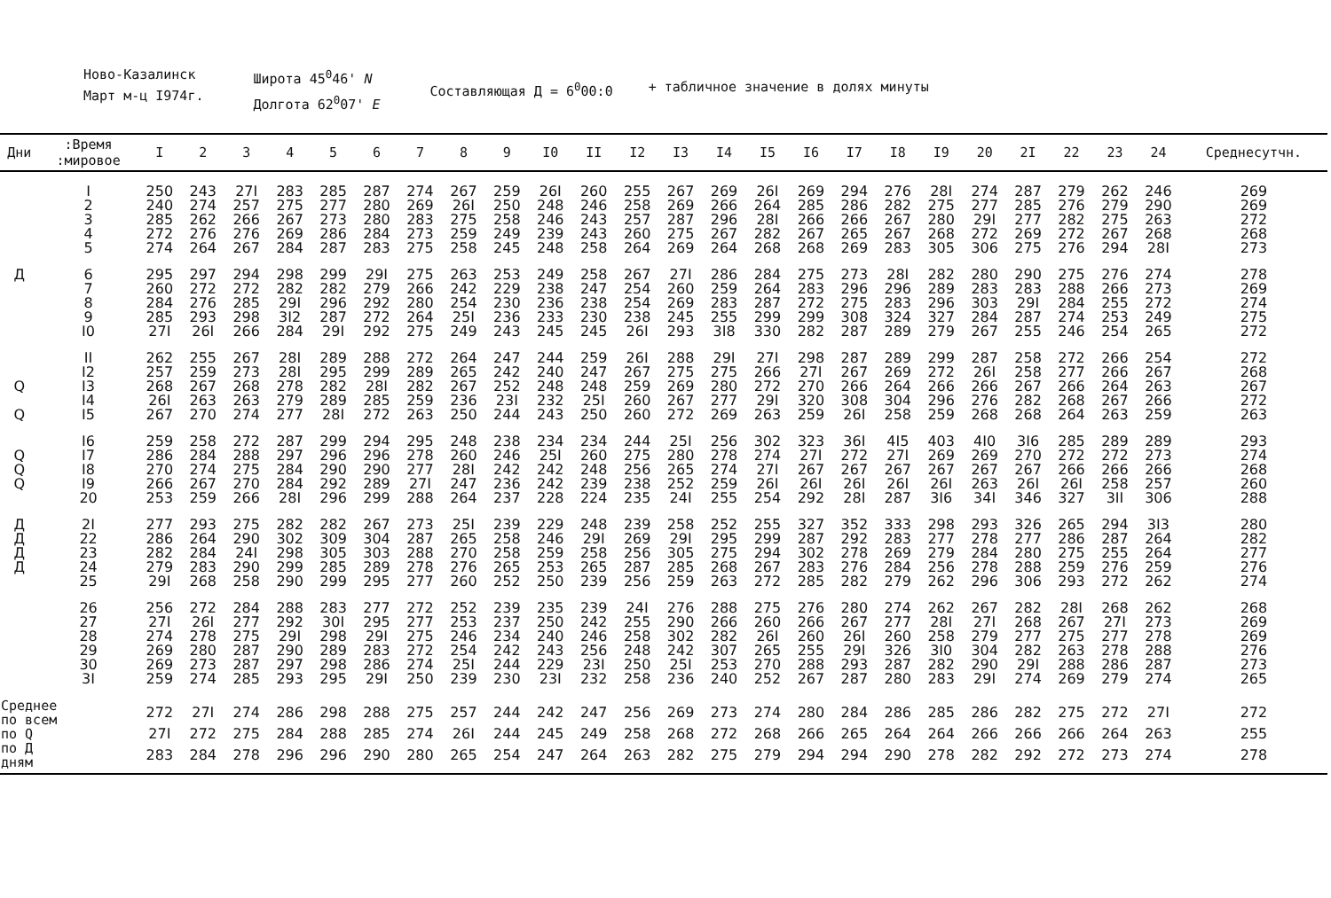Ново-Казалинск
Март м-ц I974г.
Широта 45<sup>0</sup>46' N
Долгота 62<sup>0</sup>07' E
Составляющая Д = 6<sup>0</sup>00:0 + табличное значение в долях минуты
| Дни | :Время :мировое | I | 2 | 3 | 4 | 5 | 6 | 7 | 8 | 9 | I0 | II | I2 | I3 | I4 | I5 | I6 | I7 | I8 | I9 | 20 | 2I | 22 | 23 | 24 | Среднесутчн. |
| --- | --- | --- | --- | --- | --- | --- | --- | --- | --- | --- | --- | --- | --- | --- | --- | --- | --- | --- | --- | --- | --- | --- | --- | --- | --- | --- |
| | I | 250 | 243 | 27I | 283 | 285 | 287 | 274 | 267 | 259 | 26I | 260 | 255 | 267 | 269 | 26I | 269 | 294 | 276 | 28I | 274 | 287 | 279 | 262 | 246 | 269 |
| | 2 | 240 | 274 | 257 | 275 | 277 | 280 | 269 | 26I | 250 | 248 | 246 | 258 | 269 | 266 | 264 | 285 | 286 | 282 | 275 | 277 | 285 | 276 | 279 | 290 | 269 |
| | 3 | 285 | 262 | 266 | 267 | 273 | 280 | 283 | 275 | 258 | 246 | 243 | 257 | 287 | 296 | 28I | 266 | 266 | 267 | 280 | 29I | 277 | 282 | 275 | 263 | 272 |
| | 4 | 272 | 276 | 276 | 269 | 286 | 284 | 273 | 259 | 249 | 239 | 243 | 260 | 275 | 267 | 282 | 267 | 265 | 267 | 268 | 272 | 269 | 272 | 267 | 268 | 268 |
| | 5 | 274 | 264 | 267 | 284 | 287 | 283 | 275 | 258 | 245 | 248 | 258 | 264 | 269 | 264 | 268 | 268 | 269 | 283 | 305 | 306 | 275 | 276 | 294 | 28I | 273 |
| Д | 6 | 295 | 297 | 294 | 298 | 299 | 29I | 275 | 263 | 253 | 249 | 258 | 267 | 27I | 286 | 284 | 275 | 273 | 28I | 282 | 280 | 290 | 275 | 276 | 274 | 278 |
| | 7 | 260 | 272 | 272 | 282 | 282 | 279 | 266 | 242 | 229 | 238 | 247 | 254 | 260 | 259 | 264 | 283 | 296 | 296 | 289 | 283 | 283 | 288 | 266 | 273 | 269 |
| | 8 | 284 | 276 | 285 | 29I | 296 | 292 | 280 | 254 | 230 | 236 | 238 | 254 | 269 | 283 | 287 | 272 | 275 | 283 | 296 | 303 | 29I | 284 | 255 | 272 | 274 |
| | 9 | 285 | 293 | 298 | 3I2 | 287 | 272 | 264 | 25I | 236 | 233 | 230 | 238 | 245 | 255 | 299 | 299 | 308 | 324 | 327 | 284 | 287 | 274 | 253 | 249 | 275 |
| | I0 | 27I | 26I | 266 | 284 | 29I | 292 | 275 | 249 | 243 | 245 | 245 | 26I | 293 | 3I8 | 330 | 282 | 287 | 289 | 279 | 267 | 255 | 246 | 254 | 265 | 272 |
| | II | 262 | 255 | 267 | 28I | 289 | 288 | 272 | 264 | 247 | 244 | 259 | 26I | 288 | 29I | 27I | 298 | 287 | 289 | 299 | 287 | 258 | 272 | 266 | 254 | 272 |
| | I2 | 257 | 259 | 273 | 28I | 295 | 299 | 289 | 265 | 242 | 240 | 247 | 267 | 275 | 275 | 266 | 27I | 267 | 269 | 272 | 26I | 258 | 277 | 266 | 267 | 268 |
| Q | I3 | 268 | 267 | 268 | 278 | 282 | 28I | 282 | 267 | 252 | 248 | 248 | 259 | 269 | 280 | 272 | 270 | 266 | 264 | 266 | 266 | 267 | 266 | 264 | 263 | 267 |
| | I4 | 26I | 263 | 263 | 279 | 289 | 285 | 259 | 236 | 23I | 232 | 25I | 260 | 267 | 277 | 29I | 320 | 308 | 304 | 296 | 276 | 282 | 268 | 267 | 266 | 272 |
| Q | I5 | 267 | 270 | 274 | 277 | 28I | 272 | 263 | 250 | 244 | 243 | 250 | 260 | 272 | 269 | 263 | 259 | 26I | 258 | 259 | 268 | 268 | 264 | 263 | 259 | 263 |
| | I6 | 259 | 258 | 272 | 287 | 299 | 294 | 295 | 248 | 238 | 234 | 234 | 244 | 25I | 256 | 302 | 323 | 36I | 4I5 | 403 | 4I0 | 3I6 | 285 | 289 | 289 | 293 |
| Q | I7 | 286 | 284 | 288 | 297 | 296 | 296 | 278 | 260 | 246 | 25I | 260 | 275 | 280 | 278 | 274 | 27I | 272 | 27I | 269 | 269 | 270 | 272 | 272 | 273 | 274 |
| Q | I8 | 270 | 274 | 275 | 284 | 290 | 290 | 277 | 28I | 242 | 242 | 248 | 256 | 265 | 274 | 27I | 267 | 267 | 267 | 267 | 267 | 267 | 266 | 266 | 266 | 268 |
| Q | I9 | 266 | 267 | 270 | 284 | 292 | 289 | 27I | 247 | 236 | 242 | 239 | 238 | 252 | 259 | 26I | 26I | 26I | 26I | 26I | 263 | 26I | 26I | 258 | 257 | 260 |
| | 20 | 253 | 259 | 266 | 28I | 296 | 299 | 288 | 264 | 237 | 228 | 224 | 235 | 24I | 255 | 254 | 292 | 28I | 287 | 3I6 | 34I | 346 | 327 | 3II | 306 | 288 |
| Д | 2I | 277 | 293 | 275 | 282 | 282 | 267 | 273 | 25I | 239 | 229 | 248 | 239 | 258 | 252 | 255 | 327 | 352 | 333 | 298 | 293 | 326 | 265 | 294 | 3I3 | 280 |
| Д | 22 | 286 | 264 | 290 | 302 | 309 | 304 | 287 | 265 | 258 | 246 | 29I | 269 | 29I | 295 | 299 | 287 | 292 | 283 | 277 | 278 | 277 | 286 | 287 | 264 | 282 |
| Д | 23 | 282 | 284 | 24I | 298 | 305 | 303 | 288 | 270 | 258 | 259 | 258 | 256 | 305 | 275 | 294 | 302 | 278 | 269 | 279 | 284 | 280 | 275 | 255 | 264 | 277 |
| Д | 24 | 279 | 283 | 290 | 299 | 285 | 289 | 278 | 276 | 265 | 253 | 265 | 287 | 285 | 268 | 267 | 283 | 276 | 284 | 256 | 278 | 288 | 259 | 276 | 259 | 276 |
| | 25 | 29I | 268 | 258 | 290 | 299 | 295 | 277 | 260 | 252 | 250 | 239 | 256 | 259 | 263 | 272 | 285 | 282 | 279 | 262 | 296 | 306 | 293 | 272 | 262 | 274 |
| | 26 | 256 | 272 | 284 | 288 | 283 | 277 | 272 | 252 | 239 | 235 | 239 | 24I | 276 | 288 | 275 | 276 | 280 | 274 | 262 | 267 | 282 | 28I | 268 | 262 | 268 |
| | 27 | 27I | 26I | 277 | 292 | 30I | 295 | 277 | 253 | 237 | 250 | 242 | 255 | 290 | 266 | 260 | 266 | 267 | 277 | 28I | 27I | 268 | 267 | 27I | 273 | 269 |
| | 28 | 274 | 278 | 275 | 29I | 298 | 29I | 275 | 246 | 234 | 240 | 246 | 258 | 302 | 282 | 26I | 260 | 26I | 260 | 258 | 279 | 277 | 275 | 277 | 278 | 269 |
| | 29 | 269 | 280 | 287 | 290 | 289 | 283 | 272 | 254 | 242 | 243 | 256 | 248 | 242 | 307 | 265 | 255 | 29I | 326 | 3I0 | 304 | 282 | 263 | 278 | 288 | 276 |
| | 30 | 269 | 273 | 287 | 297 | 298 | 286 | 274 | 25I | 244 | 229 | 23I | 250 | 25I | 253 | 270 | 288 | 293 | 287 | 282 | 290 | 29I | 288 | 286 | 287 | 273 |
| | 3I | 259 | 274 | 285 | 293 | 295 | 29I | 250 | 239 | 230 | 23I | 232 | 258 | 236 | 240 | 252 | 267 | 287 | 280 | 283 | 29I | 274 | 269 | 279 | 274 | 265 |
| Среднее по всем | | 272 | 27I | 274 | 286 | 298 | 288 | 275 | 257 | 244 | 242 | 247 | 256 | 269 | 273 | 274 | 280 | 284 | 286 | 285 | 286 | 282 | 275 | 272 | 27I | 272 |
| по Q | | 27I | 272 | 275 | 284 | 288 | 285 | 274 | 26I | 244 | 245 | 249 | 258 | 268 | 272 | 268 | 266 | 265 | 264 | 264 | 266 | 266 | 266 | 264 | 263 | 255 |
| по Д дням | | 283 | 284 | 278 | 296 | 296 | 290 | 280 | 265 | 254 | 247 | 264 | 263 | 282 | 275 | 279 | 294 | 294 | 290 | 278 | 282 | 292 | 272 | 273 | 274 | 278 |